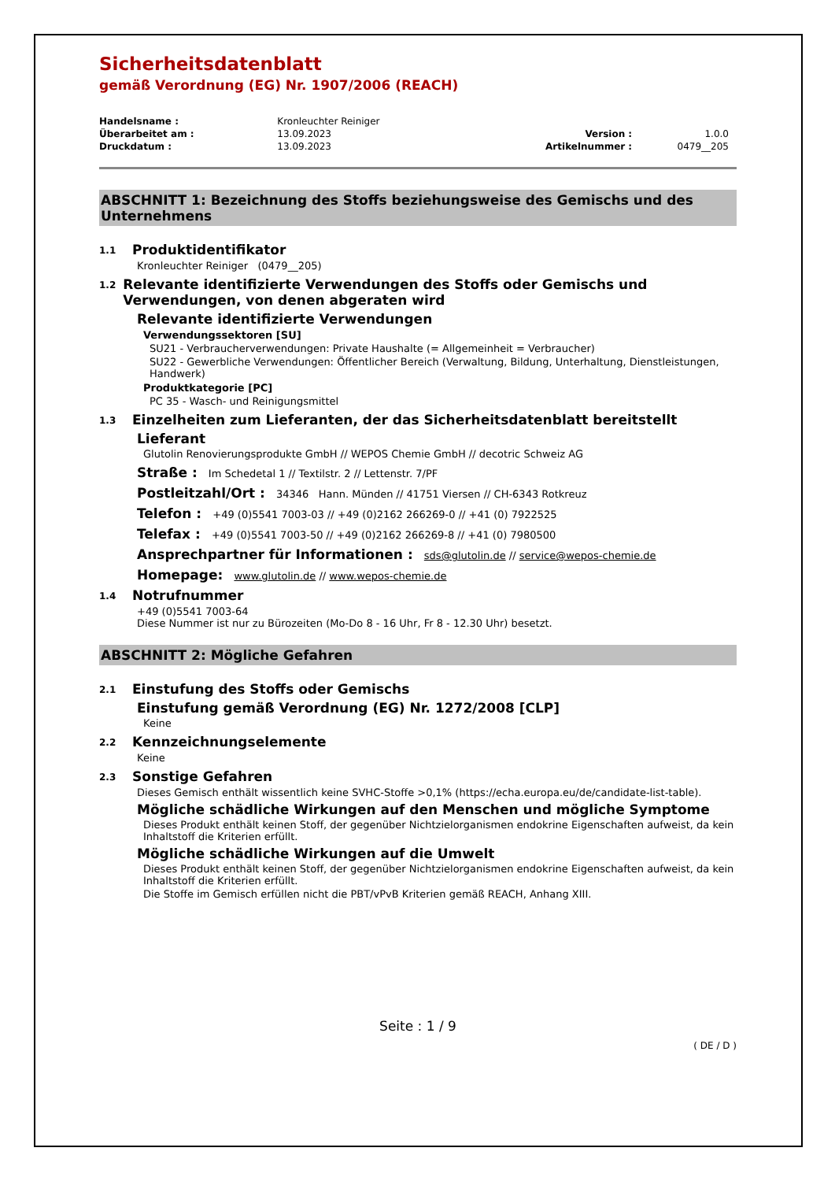Sicherheitsdatenblatt
gemäß Verordnung (EG) Nr. 1907/2006 (REACH)
| Handelsname : | Kronleuchter Reiniger | | |
| Überarbeitet am : | 13.09.2023 | Version : | 1.0.0 |
| Druckdatum : | 13.09.2023 | Artikelnummer : | 0479__205 |
ABSCHNITT 1: Bezeichnung des Stoffs beziehungsweise des Gemischs und des Unternehmens
1.1 Produktidentifikator
Kronleuchter Reiniger (0479__205)
1.2 Relevante identifizierte Verwendungen des Stoffs oder Gemischs und Verwendungen, von denen abgeraten wird
Relevante identifizierte Verwendungen
Verwendungssektoren [SU]
SU21 - Verbraucherverwendungen: Private Haushalte (= Allgemeinheit = Verbraucher)
SU22 - Gewerbliche Verwendungen: Öffentlicher Bereich (Verwaltung, Bildung, Unterhaltung, Dienstleistungen, Handwerk)
Produktkategorie [PC]
PC 35 - Wasch- und Reinigungsmittel
1.3 Einzelheiten zum Lieferanten, der das Sicherheitsdatenblatt bereitstellt
Lieferant
Glutolin Renovierungsprodukte GmbH // WEPOS Chemie GmbH // decotric Schweiz AG
Straße : Im Schedetal 1 // Textilstr. 2 // Lettenstr. 7/PF
Postleitzahl/Ort : 34346 Hann. Münden // 41751 Viersen // CH-6343 Rotkreuz
Telefon : +49 (0)5541 7003-03 // +49 (0)2162 266269-0 // +41 (0) 7922525
Telefax : +49 (0)5541 7003-50 // +49 (0)2162 266269-8 // +41 (0) 7980500
Ansprechpartner für Informationen : sds@glutolin.de // service@wepos-chemie.de
Homepage: www.glutolin.de // www.wepos-chemie.de
1.4 Notrufnummer
+49 (0)5541 7003-64
Diese Nummer ist nur zu Bürozeiten (Mo-Do 8 - 16 Uhr, Fr 8 - 12.30 Uhr) besetzt.
ABSCHNITT 2: Mögliche Gefahren
2.1 Einstufung des Stoffs oder Gemischs
Einstufung gemäß Verordnung (EG) Nr. 1272/2008 [CLP]
Keine
2.2 Kennzeichnungselemente
Keine
2.3 Sonstige Gefahren
Dieses Gemisch enthält wissentlich keine SVHC-Stoffe >0,1% (https://echa.europa.eu/de/candidate-list-table).
Mögliche schädliche Wirkungen auf den Menschen und mögliche Symptome
Dieses Produkt enthält keinen Stoff, der gegenüber Nichtzielorganismen endokrine Eigenschaften aufweist, da kein Inhaltstoff die Kriterien erfüllt.
Mögliche schädliche Wirkungen auf die Umwelt
Dieses Produkt enthält keinen Stoff, der gegenüber Nichtzielorganismen endokrine Eigenschaften aufweist, da kein Inhaltstoff die Kriterien erfüllt.
Die Stoffe im Gemisch erfüllen nicht die PBT/vPvB Kriterien gemäß REACH, Anhang XIII.
Seite : 1 / 9
( DE / D )